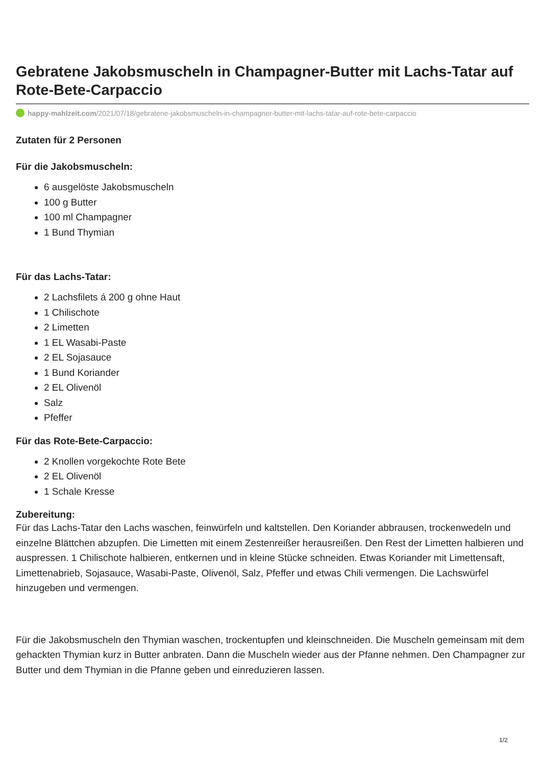Gebratene Jakobsmuscheln in Champagner-Butter mit Lachs-Tatar auf Rote-Bete-Carpaccio
happy-mahlzeit.com/2021/07/18/gebratene-jakobsmuscheln-in-champagner-butter-mit-lachs-tatar-auf-rote-bete-carpaccio
Zutaten für 2 Personen
Für die Jakobsmuscheln:
6 ausgelöste Jakobsmuscheln
100 g Butter
100 ml Champagner
1 Bund Thymian
Für das Lachs-Tatar:
2 Lachsfilets á 200 g ohne Haut
1 Chilischote
2 Limetten
1 EL Wasabi-Paste
2 EL Sojasauce
1 Bund Koriander
2 EL Olivenöl
Salz
Pfeffer
Für das Rote-Bete-Carpaccio:
2 Knollen vorgekochte Rote Bete
2 EL Olivenöl
1 Schale Kresse
Zubereitung:
Für das Lachs-Tatar den Lachs waschen, feinwürfeln und kaltstellen. Den Koriander abbrausen, trockenwedeln und einzelne Blättchen abzupfen. Die Limetten mit einem Zestenreißer herausreißen. Den Rest der Limetten halbieren und auspressen. 1 Chilischote halbieren, entkernen und in kleine Stücke schneiden. Etwas Koriander mit Limettensaft, Limettenabrieb, Sojasauce, Wasabi-Paste, Olivenöl, Salz, Pfeffer und etwas Chili vermengen. Die Lachswürfel hinzugeben und vermengen.
Für die Jakobsmuscheln den Thymian waschen, trockentupfen und kleinschneiden. Die Muscheln gemeinsam mit dem gehackten Thymian kurz in Butter anbraten. Dann die Muscheln wieder aus der Pfanne nehmen. Den Champagner zur Butter und dem Thymian in die Pfanne geben und einreduzieren lassen.
1/2